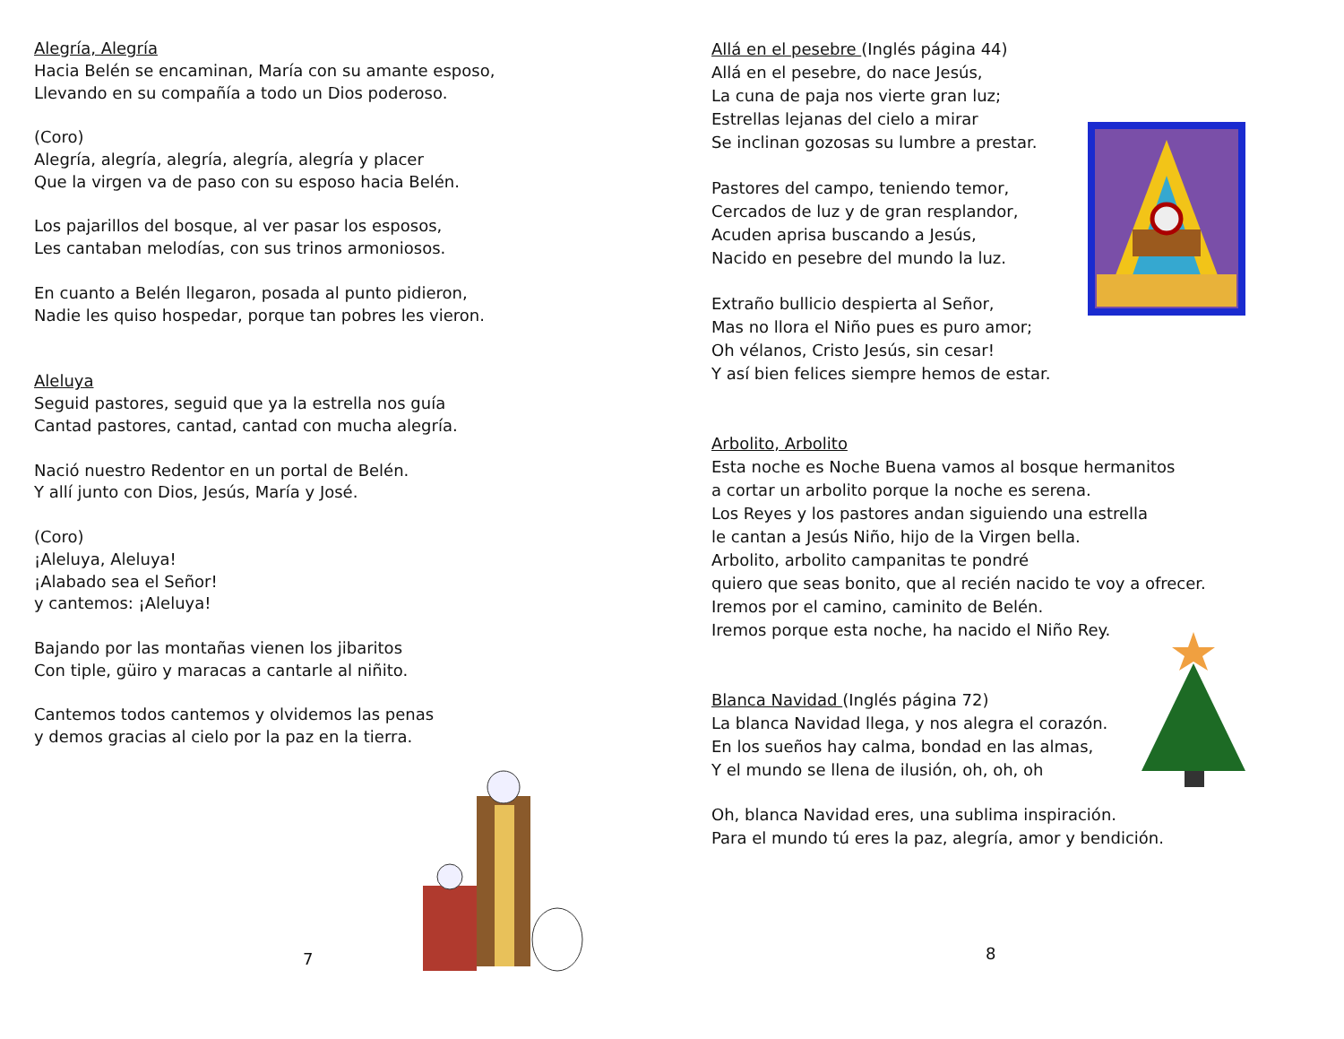Alegría, Alegría
Hacia Belén se encaminan, María con su amante esposo,
Llevando en su compañía a todo un Dios poderoso.
(Coro)
Alegría, alegría, alegría, alegría, alegría y placer
Que la virgen va de paso con su esposo hacia Belén.
Los pajarillos del bosque, al ver pasar los esposos,
Les cantaban melodías, con sus trinos armoniosos.
En cuanto a Belén llegaron, posada al punto pidieron,
Nadie les quiso hospedar, porque tan pobres les vieron.
Aleluya
Seguid pastores, seguid que ya la estrella nos guía
Cantad pastores, cantad, cantad con mucha alegría.
Nació nuestro Redentor en un portal de Belén.
Y allí junto con Dios, Jesús, María y José.
(Coro)
¡Aleluya, Aleluya!
¡Alabado sea el Señor!
y cantemos: ¡Aleluya!
Bajando por las montañas vienen los jibaritos
Con tiple, güiro y maracas a cantarle al niñito.
Cantemos todos cantemos y olvidemos las penas
y demos gracias al cielo por la paz en la tierra.
7
Allá en el pesebre (Inglés página 44)
Allá en el pesebre, do nace Jesús,
La cuna de paja nos vierte gran luz;
Estrellas lejanas del cielo a mirar
Se inclinan gozosas su lumbre a prestar.
Pastores del campo, teniendo temor,
Cercados de luz y de gran resplandor,
Acuden aprisa buscando a Jesús,
Nacido en pesebre del mundo la luz.
Extraño bullicio despierta al Señor,
Mas no llora el Niño pues es puro amor;
Oh vélanos, Cristo Jesús, sin cesar!
Y así bien felices siempre hemos de estar.
Arbolito, Arbolito
Esta noche es Noche Buena vamos al bosque hermanitos
a cortar un arbolito porque la noche es serena.
Los Reyes y los pastores andan siguiendo una estrella
le cantan a Jesús Niño, hijo de la Virgen bella.
Arbolito, arbolito campanitas te pondré
quiero que seas bonito, que al recién nacido te voy a ofrecer.
Iremos por el camino, caminito de Belén.
Iremos porque esta noche, ha nacido el Niño Rey.
Blanca Navidad (Inglés página 72)
La blanca Navidad llega, y nos alegra el corazón.
En los sueños hay calma, bondad en las almas,
Y el mundo se llena de ilusión, oh, oh, oh
Oh, blanca Navidad eres, una sublima inspiración.
Para el mundo tú eres la paz, alegría, amor y bendición.
8